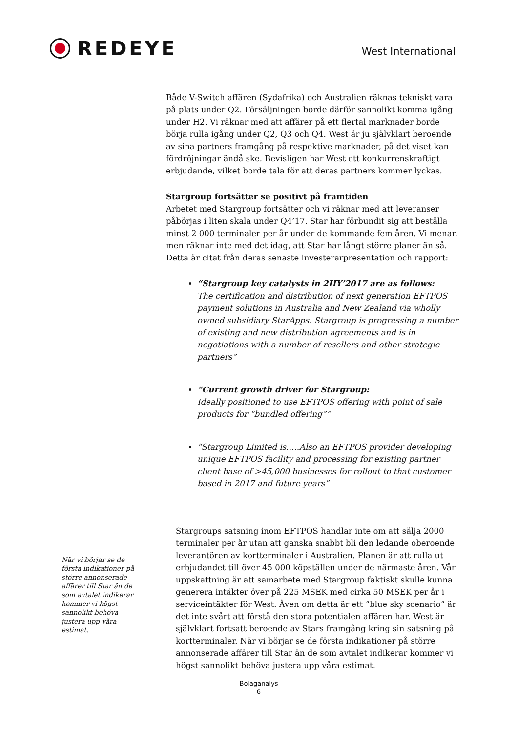REDEYE
West International
Både V-Switch affären (Sydafrika) och Australien räknas tekniskt vara på plats under Q2. Försäljningen borde därför sannolikt komma igång under H2. Vi räknar med att affärer på ett flertal marknader borde börja rulla igång under Q2, Q3 och Q4. West är ju självklart beroende av sina partners framgång på respektive marknader, på det viset kan fördröjningar ändå ske. Bevisligen har West ett konkurrenskraftigt erbjudande, vilket borde tala för att deras partners kommer lyckas.
Stargroup fortsätter se positivt på framtiden
Arbetet med Stargroup fortsätter och vi räknar med att leveranser påbörjas i liten skala under Q4’17. Star har förbundit sig att beställa minst 2 000 terminaler per år under de kommande fem åren. Vi menar, men räknar inte med det idag, att Star har långt större planer än så. Detta är citat från deras senaste investerarpresentation och rapport:
“Stargroup key catalysts in 2HY’2017 are as follows:
The certification and distribution of next generation EFTPOS payment solutions in Australia and New Zealand via wholly owned subsidiary StarApps. Stargroup is progressing a number of existing and new distribution agreements and is in negotiations with a number of resellers and other strategic partners”
“Current growth driver for Stargroup:
Ideally positioned to use EFTPOS offering with point of sale products for “bundled offering””
“Stargroup Limited is…..Also an EFTPOS provider developing unique EFTPOS facility and processing for existing partner client base of >45,000 businesses for rollout to that customer based in 2017 and future years”
När vi börjar se de första indikationer på större annonserade affärer till Star än de som avtalet indikerar kommer vi högst sannolikt behöva justera upp våra estimat.
Stargroups satsning inom EFTPOS handlar inte om att sälja 2000 terminaler per år utan att ganska snabbt bli den ledande oberoende leverantören av kortterminaler i Australien. Planen är att rulla ut erbjudandet till över 45 000 köpställen under de närmaste åren. Vår uppskattning är att samarbete med Stargroup faktiskt skulle kunna generera intäkter över på 225 MSEK med cirka 50 MSEK per år i serviceintäkter för West. Även om detta är ett ”blue sky scenario” är det inte svårt att förstå den stora potentialen affären har. West är självklart fortsatt beroende av Stars framgång kring sin satsning på kortterminaler. När vi börjar se de första indikationer på större annonserade affärer till Star än de som avtalet indikerar kommer vi högst sannolikt behöva justera upp våra estimat.
Bolaganalys
6